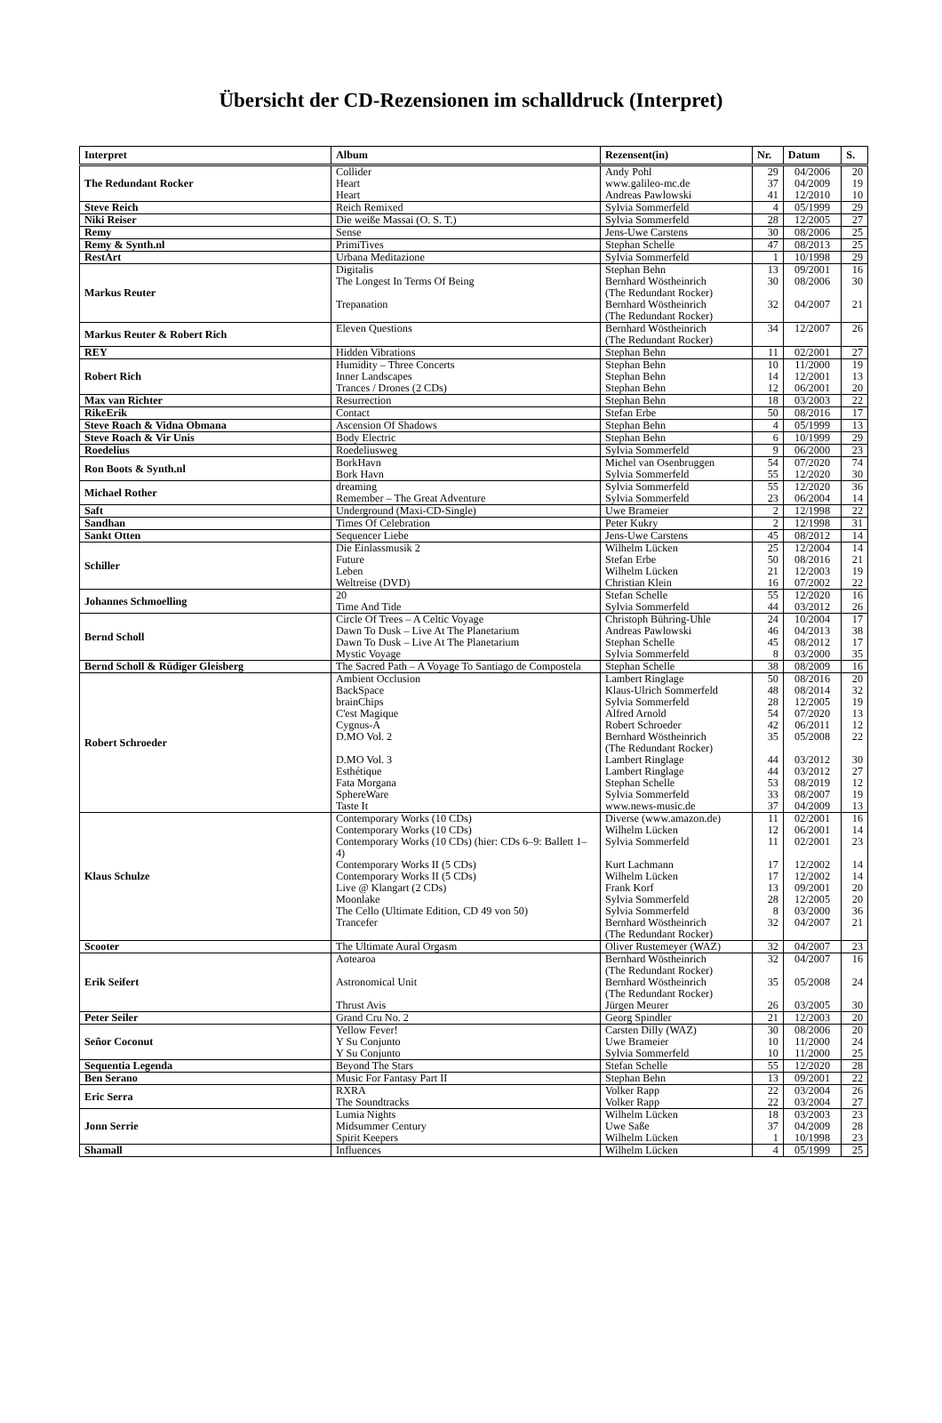Übersicht der CD-Rezensionen im schalldruck (Interpret)
| Interpret | Album | Rezensent(in) | Nr. | Datum | S. |
| --- | --- | --- | --- | --- | --- |
| The Redundant Rocker | Collider Heart Heart | Andy Pohl www.galileo-mc.de Andreas Pawlowski | 29 37 41 | 04/2006 04/2009 12/2010 | 20 19 10 |
| Steve Reich | Reich Remixed | Sylvia Sommerfeld | 4 | 05/1999 | 29 |
| Niki Reiser | Die weiße Massai (O. S. T.) | Sylvia Sommerfeld | 28 | 12/2005 | 27 |
| Remy | Sense | Jens-Uwe Carstens | 30 | 08/2006 | 25 |
| Remy & Synth.nl | PrimiTives | Stephan Schelle | 47 | 08/2013 | 25 |
| RestArt | Urbana Meditazione | Sylvia Sommerfeld | 1 | 10/1998 | 29 |
| Markus Reuter | Digitalis The Longest In Terms Of Being Trepanation | Stephan Behn Bernhard Wöstheinrich (The Redundant Rocker) Bernhard Wöstheinrich (The Redundant Rocker) | 13 30 32 | 09/2001 08/2006 04/2007 | 16 30 21 |
| Markus Reuter & Robert Rich | Eleven Questions | Bernhard Wöstheinrich (The Redundant Rocker) | 34 | 12/2007 | 26 |
| REY | Hidden Vibrations | Stephan Behn | 11 | 02/2001 | 27 |
| Robert Rich | Humidity – Three Concerts Inner Landscapes Trances / Drones (2 CDs) | Stephan Behn Stephan Behn Stephan Behn | 10 14 12 | 11/2000 12/2001 06/2001 | 19 13 20 |
| Max van Richter | Resurrection | Stephan Behn | 18 | 03/2003 | 22 |
| RikeErik | Contact | Stefan Erbe | 50 | 08/2016 | 17 |
| Steve Roach & Vidna Obmana | Ascension Of Shadows | Stephan Behn | 4 | 05/1999 | 13 |
| Steve Roach & Vir Unis | Body Electric | Stephan Behn | 6 | 10/1999 | 29 |
| Roedelius | Roedeliusweg | Sylvia Sommerfeld | 9 | 06/2000 | 23 |
| Ron Boots & Synth.nl | BorkHavn Bork Havn | Michel van Osenbruggen Sylvia Sommerfeld | 54 55 | 07/2020 12/2020 | 74 30 |
| Michael Rother | dreaming Remember – The Great Adventure | Sylvia Sommerfeld Sylvia Sommerfeld | 55 23 | 12/2020 06/2004 | 36 14 |
| Saft | Underground (Maxi-CD-Single) | Uwe Brameier | 2 | 12/1998 | 22 |
| Sandhan | Times Of Celebration | Peter Kukry | 2 | 12/1998 | 31 |
| Sankt Otten | Sequencer Liebe | Jens-Uwe Carstens | 45 | 08/2012 | 14 |
| Schiller | Die Einlassmusik 2 Future Leben Weltreise (DVD) | Wilhelm Lücken Stefan Erbe Wilhelm Lücken Christian Klein | 25 50 21 16 | 12/2004 08/2016 12/2003 07/2002 | 14 21 19 22 |
| Johannes Schmoelling | 20 Time And Tide | Stefan Schelle Sylvia Sommerfeld | 55 44 | 12/2020 03/2012 | 16 26 |
| Bernd Scholl | Circle Of Trees – A Celtic Voyage Dawn To Dusk – Live At The Planetarium Dawn To Dusk – Live At The Planetarium Mystic Voyage | Christoph Bühring-Uhle Andreas Pawlowski Stephan Schelle Sylvia Sommerfeld | 24 46 45 8 | 10/2004 04/2013 08/2012 03/2000 | 17 38 17 35 |
| Bernd Scholl & Rüdiger Gleisberg | The Sacred Path – A Voyage To Santiago de Compostela | Stephan Schelle | 38 | 08/2009 | 16 |
| Robert Schroeder | Ambient Occlusion BackSpace brainChips C'est Magique Cygnus-A D.MO Vol. 2 D.MO Vol. 3 Esthétique Fata Morgana SphereWare Taste It | Lambert Ringlage Klaus-Ulrich Sommerfeld Sylvia Sommerfeld Alfred Arnold Robert Schroeder Bernhard Wöstheinrich (The Redundant Rocker) Lambert Ringlage Lambert Ringlage Stephan Schelle Sylvia Sommerfeld www.news-music.de | 50 48 28 54 42 35 44 44 53 33 37 | 08/2016 08/2014 12/2005 07/2020 06/2011 05/2008 03/2012 03/2012 08/2019 08/2007 04/2009 | 20 32 19 13 12 22 30 27 12 19 13 |
| Klaus Schulze | Contemporary Works (10 CDs) Contemporary Works (10 CDs) Contemporary Works (10 CDs) (hier: CDs 6–9: Ballett 1–4) Contemporary Works II (5 CDs) Contemporary Works II (5 CDs) Live @ Klangart (2 CDs) Moonlake The Cello (Ultimate Edition, CD 49 von 50) Trancefer | Diverse (www.amazon.de) Wilhelm Lücken Sylvia Sommerfeld Kurt Lachmann Wilhelm Lücken Frank Korf Sylvia Sommerfeld Sylvia Sommerfeld Bernhard Wöstheinrich (The Redundant Rocker) | 11 12 11 17 17 13 28 8 32 | 02/2001 06/2001 02/2001 12/2002 12/2002 09/2001 12/2005 03/2000 04/2007 | 16 14 23 14 14 20 20 36 21 |
| Scooter | The Ultimate Aural Orgasm | Oliver Rustemeyer (WAZ) | 32 | 04/2007 | 23 |
| Erik Seifert | Aotearoa Astronomical Unit Thrust Avis | Bernhard Wöstheinrich (The Redundant Rocker) Bernhard Wöstheinrich (The Redundant Rocker) Jürgen Meurer | 32 35 26 | 04/2007 05/2008 03/2005 | 16 24 30 |
| Peter Seiler | Grand Cru No. 2 | Georg Spindler | 21 | 12/2003 | 20 |
| Señor Coconut | Yellow Fever! Y Su Conjunto Y Su Conjunto | Carsten Dilly (WAZ) Uwe Brameier Sylvia Sommerfeld | 30 10 10 | 08/2006 11/2000 11/2000 | 20 24 25 |
| Sequentia Legenda | Beyond The Stars | Stefan Schelle | 55 | 12/2020 | 28 |
| Ben Serano | Music For Fantasy Part II | Stephan Behn | 13 | 09/2001 | 22 |
| Eric Serra | RXRA The Soundtracks | Volker Rapp Volker Rapp | 22 22 | 03/2004 03/2004 | 26 27 |
| Jonn Serrie | Lumia Nights Midsummer Century Spirit Keepers | Wilhelm Lücken Uwe Saße Wilhelm Lücken | 18 37 1 | 03/2003 04/2009 10/1998 | 23 28 23 |
| Shamall | Influences | Wilhelm Lücken | 4 | 05/1999 | 25 |